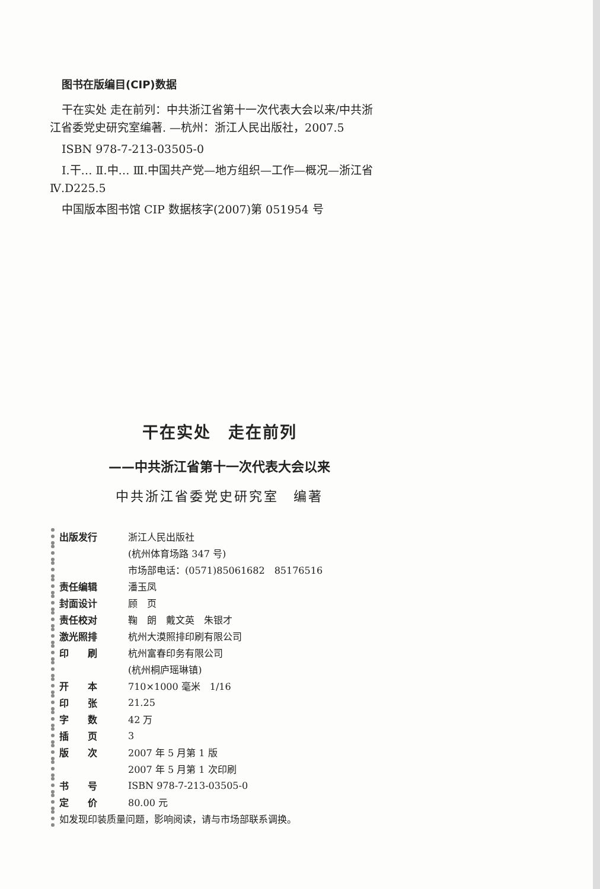图书在版编目(CIP)数据
干在实处 走在前列：中共浙江省第十一次代表大会以来/中共浙江省委党史研究室编著. —杭州：浙江人民出版社，2007.5
ISBN 978-7-213-03505-0
Ⅰ.干… Ⅱ.中… Ⅲ.中国共产党—地方组织—工作—概况—浙江省 Ⅳ.D225.5
中国版本图书馆 CIP 数据核字(2007)第 051954 号
干在实处　走在前列
——中共浙江省第十一次代表大会以来
中共浙江省委党史研究室　编著
| 出版发行 | 浙江人民出版社 |
| | (杭州体育场路 347 号) |
| | 市场部电话：(0571)85061682 85176516 |
| 责任编辑 | 潘玉凤 |
| 封面设计 | 顾 页 |
| 责任校对 | 鞠 朗 戴文英 朱银才 |
| 激光照排 | 杭州大漠照排印刷有限公司 |
| 印 刷 | 杭州富春印务有限公司 |
| | (杭州桐庐瑶琳镇) |
| 开 本 | 710×1000 毫米 1/16 |
| 印 张 | 21.25 |
| 字 数 | 42 万 |
| 插 页 | 3 |
| 版 次 | 2007 年 5 月第 1 版 |
| | 2007 年 5 月第 1 次印刷 |
| 书 号 | ISBN 978-7-213-03505-0 |
| 定 价 | 80.00 元 |
| 如发现印装质量问题，影响阅读，请与市场部联系调换。 | |